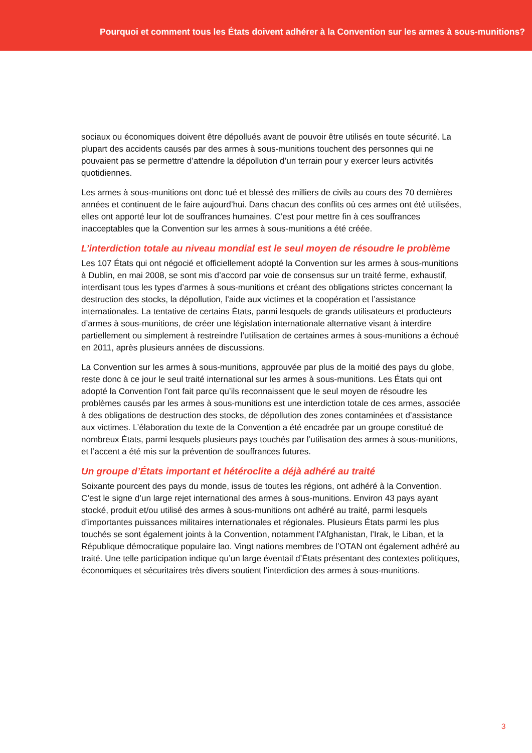Pourquoi et comment tous les États doivent adhérer à la Convention sur les armes à sous-munitions?
sociaux ou économiques doivent être dépollués avant de pouvoir être utilisés en toute sécurité. La plupart des accidents causés par des armes à sous-munitions touchent des personnes qui ne pouvaient pas se permettre d’attendre la dépollution d’un terrain pour y exercer leurs activités quotidiennes.
Les armes à sous-munitions ont donc tué et blessé des milliers de civils au cours des 70 dernières années et continuent de le faire aujourd’hui. Dans chacun des conflits où ces armes ont été utilisées, elles ont apporté leur lot de souffrances humaines. C’est pour mettre fin à ces souffrances inacceptables que la Convention sur les armes à sous-munitions a été créée.
L’interdiction totale au niveau mondial est le seul moyen de résoudre le problème
Les 107 États qui ont négocié et officiellement adopté la Convention sur les armes à sous-munitions à Dublin, en mai 2008, se sont mis d’accord par voie de consensus sur un traité ferme, exhaustif, interdisant tous les types d’armes à sous-munitions et créant des obligations strictes concernant la destruction des stocks, la dépollution, l’aide aux victimes et la coopération et l’assistance internationales. La tentative de certains États, parmi lesquels de grands utilisateurs et producteurs d’armes à sous-munitions, de créer une législation internationale alternative visant à interdire partiellement ou simplement à restreindre l’utilisation de certaines armes à sous-munitions a échoué en 2011, après plusieurs années de discussions.
La Convention sur les armes à sous-munitions, approuvée par plus de la moitié des pays du globe, reste donc à ce jour le seul traité international sur les armes à sous-munitions. Les États qui ont adopté la Convention l’ont fait parce qu’ils reconnaissent que le seul moyen de résoudre les problèmes causés par les armes à sous-munitions est une interdiction totale de ces armes, associée à des obligations de destruction des stocks, de dépollution des zones contaminées et d’assistance aux victimes. L’élaboration du texte de la Convention a été encadrée par un groupe constitué de nombreux États, parmi lesquels plusieurs pays touchés par l’utilisation des armes à sous-munitions, et l’accent a été mis sur la prévention de souffrances futures.
Un groupe d’États important et hétéroclite a déjà adhéré au traité
Soixante pourcent des pays du monde, issus de toutes les régions, ont adhéré à la Convention. C’est le signe d’un large rejet international des armes à sous-munitions. Environ 43 pays ayant stocké, produit et/ou utilisé des armes à sous-munitions ont adhéré au traité, parmi lesquels d’importantes puissances militaires internationales et régionales. Plusieurs États parmi les plus touchés se sont également joints à la Convention, notamment l’Afghanistan, l’Irak, le Liban, et la République démocratique populaire lao. Vingt nations membres de l’OTAN ont également adhéré au traité. Une telle participation indique qu’un large éventail d’États présentant des contextes politiques, économiques et sécuritaires très divers soutient l’interdiction des armes à sous-munitions.
3